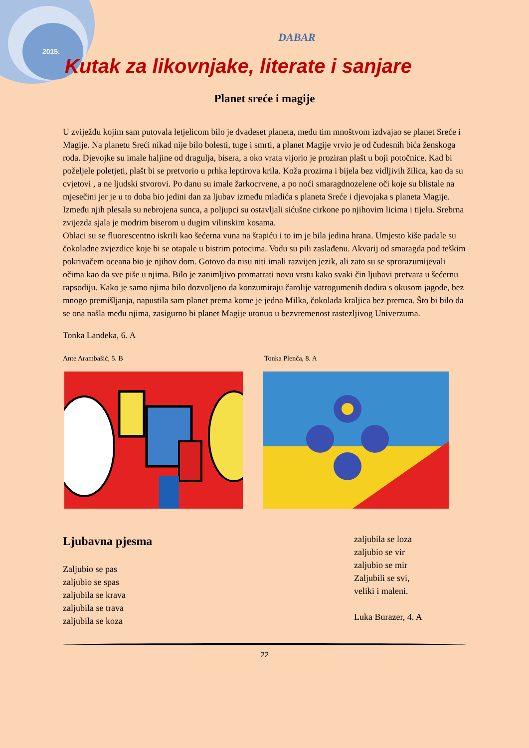2015.
DABAR
Kutak za likovnjake, literate i sanjare
Planet sreće i magije
U zviježđu kojim sam putovala letjelicom bilo je dvadeset planeta, među tim mnoštvom izdvajao se planet Sreće i Magije. Na planetu Sreći nikad nije bilo bolesti, tuge i smrti, a planet Magije vrvio je od čudesnih bića ženskoga roda. Djevojke su imale haljine od dragulja, bisera, a oko vrata vijorio je proziran plašt u boji potočnice. Kad bi poželjele poletjeti, plašt bi se pretvorio u prhka leptirova krila. Koža prozirna i bijela bez vidljivih žilica, kao da su cvjetovi , a ne ljudski stvorovi. Po danu su imale žarkocrvene, a po noći smaragdnozelene oči koje su blistale na mjesečini jer je u to doba bio jedini dan za ljubav između mladića s planeta Sreće i djevojaka s planeta Magije. Između njih plesala su nebrojena sunca, a poljupci su ostavljali sićušne cirkone po njihovim licima i tijelu. Srebrna zvijezda sjala je modrim biserom u dugim vilinskim kosama.
Oblaci su se fluorescentno iskrili kao šećerna vuna na štapiću i to im je bila jedina hrana. Umjesto kiše padale su čokoladne zvjezdice koje bi se otapale u bistrim potocima. Vodu su pili zaslađenu. Akvarij od smaragda pod teškim pokrivačem oceana bio je njihov dom. Gotovo da nisu niti imali razvijen jezik, ali zato su se sprorazumijevali očima kao da sve piše u njima. Bilo je zanimljivo promatrati novu vrstu kako svaki čin ljubavi pretvara u šećernu rapsodiju. Kako je samo njima bilo dozvoljeno da konzumiraju čarolije vatrogumenih dodira s okusom jagode, bez mnogo premišljanja, napustila sam planet prema kome je jedna Milka, čokolada kraljica bez premca. Što bi bilo da se ona našla među njima, zasigurno bi planet Magije utonuo u bezvremenost rastezljivog Univerzuma.
Tonka Landeka, 6. A
Ante Arambašić, 5. B Tonka Plenča, 8. A
Ljubavna pjesma
Zaljubio se pas
zaljubio se spas
zaljubila se krava
zaljubila se trava
zaljubila se koza
zaljubila se loza
zaljubio se vir
zaljubio se mir
Zaljubili se svi,
veliki i maleni.
Luka Burazer, 4. A
22